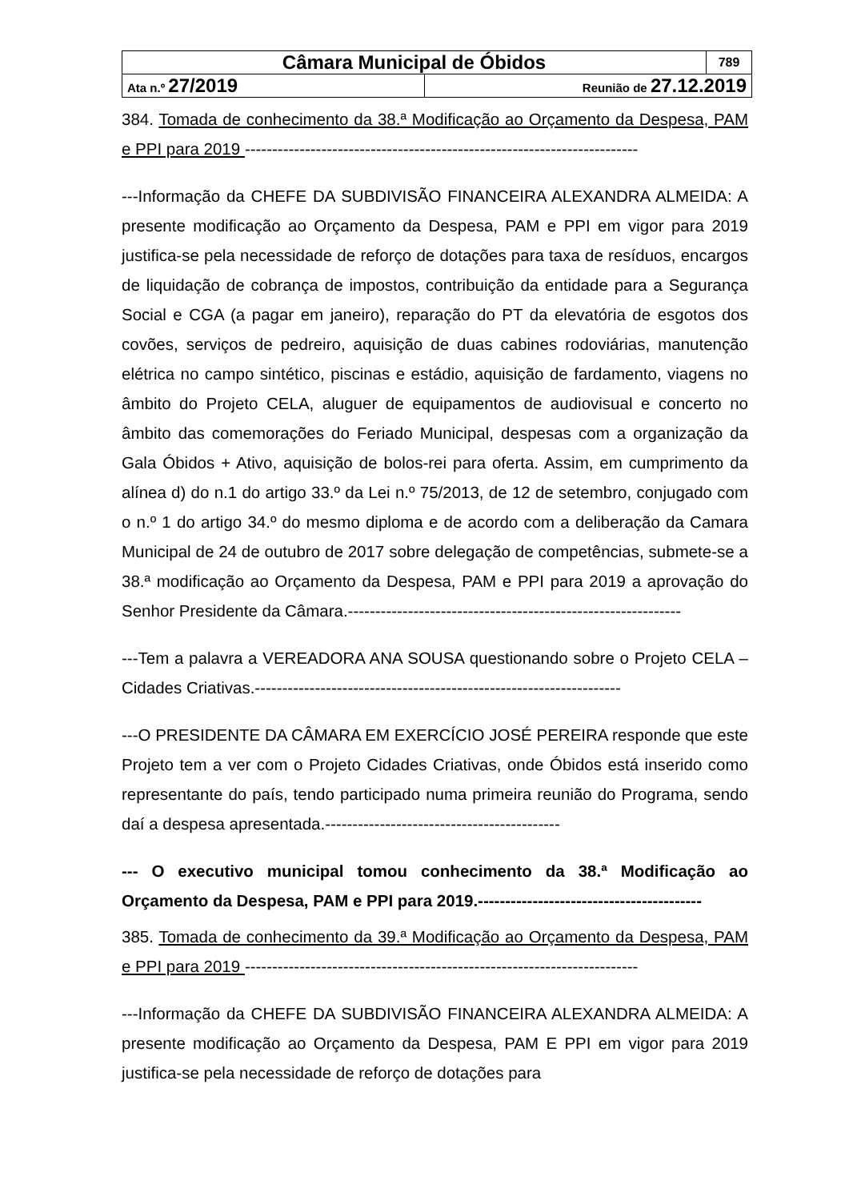| Câmara Municipal de Óbidos | | 789 |
| Ata n.º 27/2019 | Reunião de 27.12.2019 | |
384. Tomada de conhecimento da 38.ª Modificação ao Orçamento da Despesa, PAM e PPI para 2019 ------------------------------------------------------------------------
---Informação da CHEFE DA SUBDIVISÃO FINANCEIRA ALEXANDRA ALMEIDA: A presente modificação ao Orçamento da Despesa, PAM e PPI em vigor para 2019 justifica-se pela necessidade de reforço de dotações para taxa de resíduos, encargos de liquidação de cobrança de impostos, contribuição da entidade para a Segurança Social e CGA (a pagar em janeiro), reparação do PT da elevatória de esgotos dos covões, serviços de pedreiro, aquisição de duas cabines rodoviárias, manutenção elétrica no campo sintético, piscinas e estádio, aquisição de fardamento, viagens no âmbito do Projeto CELA, aluguer de equipamentos de audiovisual e concerto no âmbito das comemorações do Feriado Municipal, despesas com a organização da Gala Óbidos + Ativo, aquisição de bolos-rei para oferta. Assim, em cumprimento da alínea d) do n.1 do artigo 33.º da Lei n.º 75/2013, de 12 de setembro, conjugado com o n.º 1 do artigo 34.º do mesmo diploma e de acordo com a deliberação da Camara Municipal de 24 de outubro de 2017 sobre delegação de competências, submete-se a 38.ª modificação ao Orçamento da Despesa, PAM e PPI para 2019 a aprovação do Senhor Presidente da Câmara.-------------------------------------------------------------
---Tem a palavra a VEREADORA ANA SOUSA questionando sobre o Projeto CELA – Cidades Criativas.-------------------------------------------------------------------
---O PRESIDENTE DA CÂMARA EM EXERCÍCIO JOSÉ PEREIRA responde que este Projeto tem a ver com o Projeto Cidades Criativas, onde Óbidos está inserido como representante do país, tendo participado numa primeira reunião do Programa, sendo daí a despesa apresentada.-------------------------------------------
--- O executivo municipal tomou conhecimento da 38.ª Modificação ao Orçamento da Despesa, PAM e PPI para 2019.-----------------------------------------
385. Tomada de conhecimento da 39.ª Modificação ao Orçamento da Despesa, PAM e PPI para 2019 ------------------------------------------------------------------------
---Informação da CHEFE DA SUBDIVISÃO FINANCEIRA ALEXANDRA ALMEIDA: A presente modificação ao Orçamento da Despesa, PAM E PPI em vigor para 2019 justifica-se pela necessidade de reforço de dotações para